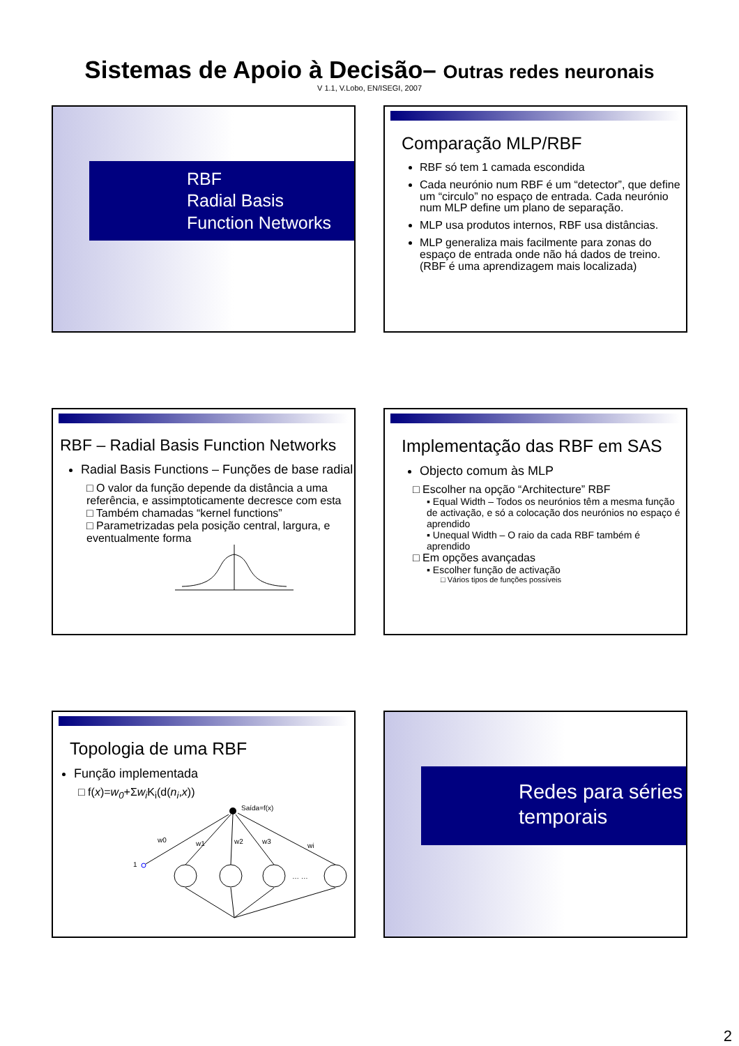Sistemas de Apoio à Decisão– Outras redes neuronais
V 1.1, V.Lobo, EN/ISEGI, 2007
RBF
Radial Basis Function Networks
Comparação MLP/RBF
RBF só tem 1 camada escondida
Cada neurónio num RBF é um “detector”, que define um “circulo” no espaço de entrada. Cada neurónio num MLP define um plano de separação.
MLP usa produtos internos, RBF usa distâncias.
MLP generaliza mais facilmente para zonas do espaço de entrada onde não há dados de treino. (RBF é uma aprendizagem mais localizada)
RBF – Radial Basis Function Networks
Radial Basis Functions – Funções de base radial
□ O valor da função depende da distância a uma referência, e assimptoticamente decresce com esta
□ Também chamadas “kernel functions”
□ Parametrizadas pela posição central, largura, e eventualmente forma
Implementação das RBF em SAS
Objecto comum às MLP
□ Escolher na opção “Architecture” RBF
▪ Equal Width – Todos os neurónios têm a mesma função de activação, e só a colocação dos neurónios no espaço é aprendido
▪ Unequal Width – O raio da cada RBF também é aprendido
□ Em opções avançadas
▪ Escolher função de activação
□ Vários tipos de funções possíveis
Topologia de uma RBF
Função implementada
□ f(x)=w<sub>0</sub>+Σw<sub>i</sub> K<sub>i</sub>(d(n<sub>i</sub>,x))
Saída=f(x)
1
w0
w1
w2
w3
wi
… …
Redes para séries temporais
2